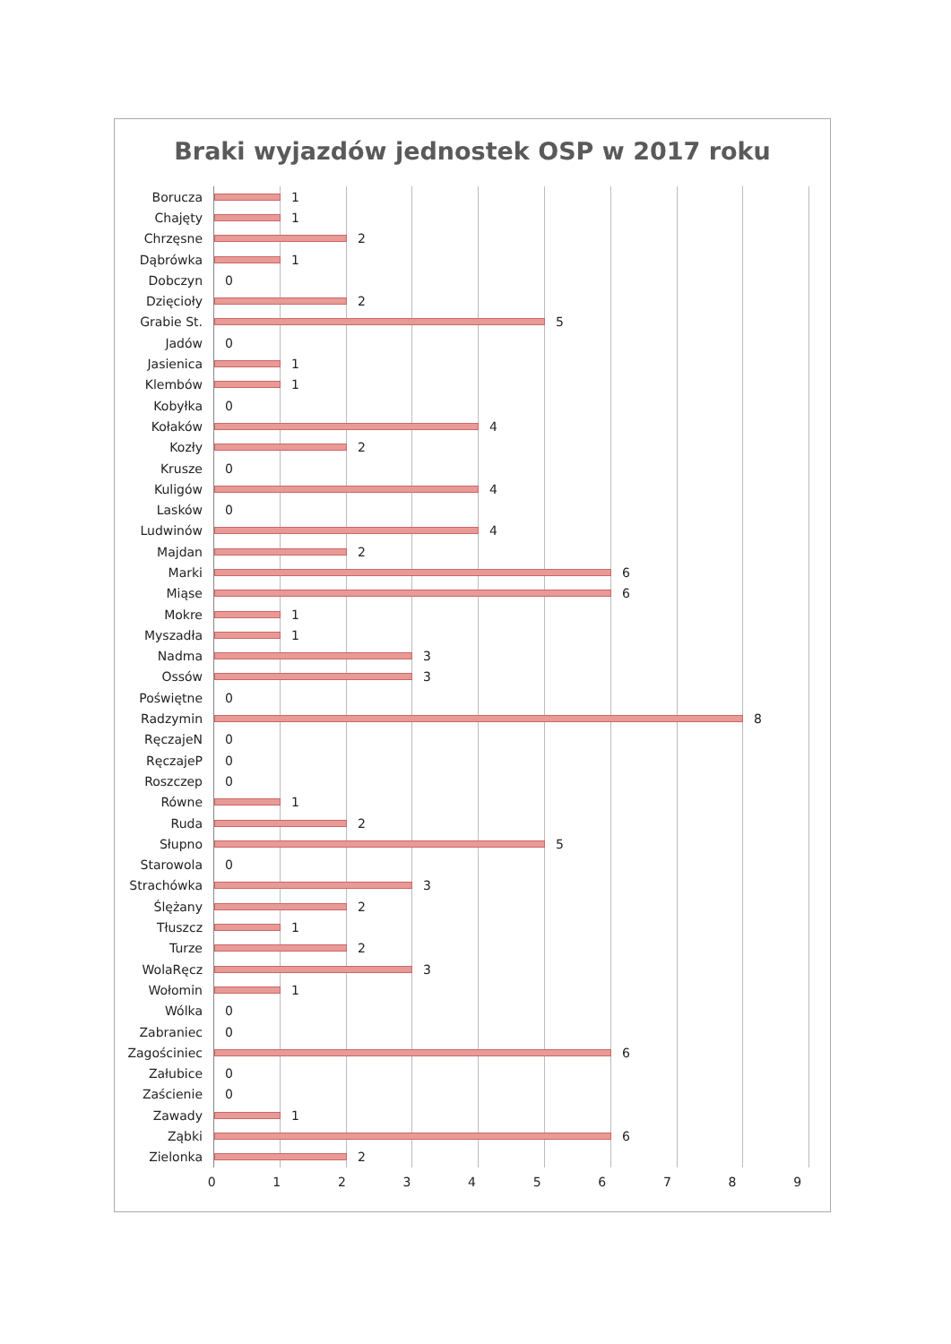Braki wyjazdów jednostek OSP w 2017 roku
Borucza
1
Chajęty
1
Chrzęsne
2
Dąbrówka
1
Dobczyn
0
Dzięcioły
2
Grabie St.
5
Jadów
0
Jasienica
1
Klembów
1
Kobyłka
0
Kołaków
4
Kozły
2
Krusze
0
Kuligów
4
Lasków
0
Ludwinów
4
Majdan
2
Marki
6
Miąse
6
Mokre
1
Myszadła
1
Nadma
3
Ossów
3
Poświętne
0
Radzymin
8
RęczajeN
0
RęczajeP
0
Roszczep
0
Równe
1
Ruda
2
Słupno
5
Starowola
0
Strachówka
3
Ślężany
2
Tłuszcz
1
Turze
2
WolaRęcz
3
Wołomin
1
Wólka
0
Zabraniec
0
Zagościniec
6
Załubice
0
Zaścienie
0
Zawady
1
Ząbki
6
Zielonka
2
0 1 2 3 4 5 6 7 8 9